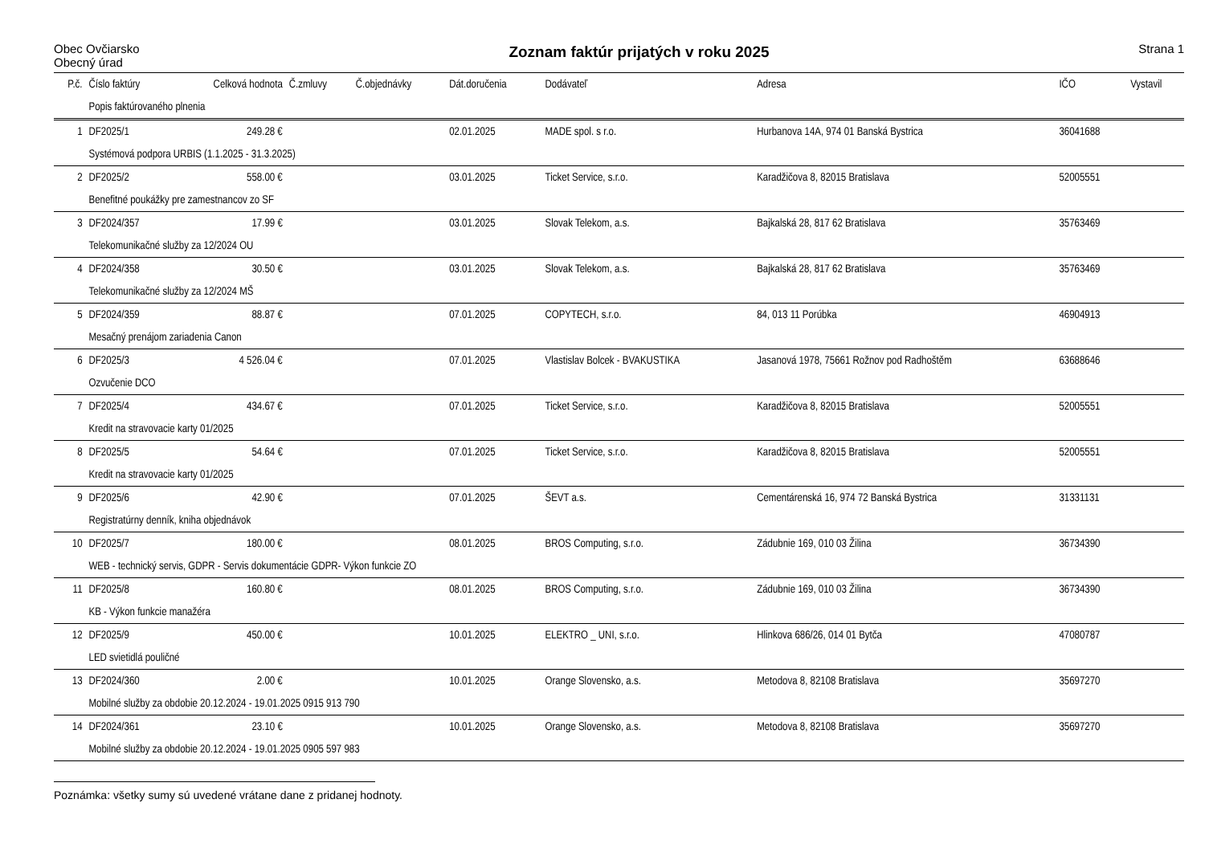Obec Ovčiarsko
Obecný úrad
Zoznam faktúr prijatých v roku 2025
Strana 1
| P.č. | Číslo faktúry | Celková hodnota | Č.zmluvy | Č.objednávky | Dát.doručenia | Dodávateľ | Adresa | IČO | Vystavil |
| --- | --- | --- | --- | --- | --- | --- | --- | --- | --- |
| | Popis faktúrovaného plnenia | | | | | | | | |
| 1 | DF2025/1 | 249.28 € | | | 02.01.2025 | MADE spol. s r.o. | Hurbanova 14A, 974 01 Banská Bystrica | 36041688 | |
| | Systémová podpora URBIS (1.1.2025 - 31.3.2025) | | | | | | | | |
| 2 | DF2025/2 | 558.00 € | | | 03.01.2025 | Ticket Service, s.r.o. | Karadžičova 8, 82015 Bratislava | 52005551 | |
| | Benefitné poukážky pre zamestnancov zo SF | | | | | | | | |
| 3 | DF2024/357 | 17.99 € | | | 03.01.2025 | Slovak Telekom, a.s. | Bajkalská 28, 817 62 Bratislava | 35763469 | |
| | Telekomunikačné služby za 12/2024 OU | | | | | | | | |
| 4 | DF2024/358 | 30.50 € | | | 03.01.2025 | Slovak Telekom, a.s. | Bajkalská 28, 817 62 Bratislava | 35763469 | |
| | Telekomunikačné služby za 12/2024 MŠ | | | | | | | | |
| 5 | DF2024/359 | 88.87 € | | | 07.01.2025 | COPYTECH, s.r.o. | 84, 013 11 Porúbka | 46904913 | |
| | Mesačný prenájom zariadenia Canon | | | | | | | | |
| 6 | DF2025/3 | 4 526.04 € | | | 07.01.2025 | Vlastislav Bolcek - BVAKUSTIKA | Jasanová 1978, 75661 Rožnov pod Radhoštěm | 63688646 | |
| | Ozvučenie DCO | | | | | | | | |
| 7 | DF2025/4 | 434.67 € | | | 07.01.2025 | Ticket Service, s.r.o. | Karadžičova 8, 82015 Bratislava | 52005551 | |
| | Kredit na stravovacie karty 01/2025 | | | | | | | | |
| 8 | DF2025/5 | 54.64 € | | | 07.01.2025 | Ticket Service, s.r.o. | Karadžičova 8, 82015 Bratislava | 52005551 | |
| | Kredit na stravovacie karty 01/2025 | | | | | | | | |
| 9 | DF2025/6 | 42.90 € | | | 07.01.2025 | ŠEVT a.s. | Cementárenská 16, 974 72 Banská Bystrica | 31331131 | |
| | Registratúrny denník, kniha objednávok | | | | | | | | |
| 10 | DF2025/7 | 180.00 € | | | 08.01.2025 | BROS Computing, s.r.o. | Zádubnie 169, 010 03 Žilina | 36734390 | |
| | WEB - technický servis, GDPR - Servis dokumentácie GDPR- Výkon funkcie ZO | | | | | | | | |
| 11 | DF2025/8 | 160.80 € | | | 08.01.2025 | BROS Computing, s.r.o. | Zádubnie 169, 010 03 Žilina | 36734390 | |
| | KB - Výkon funkcie manažéra | | | | | | | | |
| 12 | DF2025/9 | 450.00 € | | | 10.01.2025 | ELEKTRO _ UNI, s.r.o. | Hlinkova 686/26, 014 01 Bytča | 47080787 | |
| | LED svietidlá pouličné | | | | | | | | |
| 13 | DF2024/360 | 2.00 € | | | 10.01.2025 | Orange Slovensko, a.s. | Metodova 8, 82108 Bratislava | 35697270 | |
| | Mobilné služby za obdobie 20.12.2024 - 19.01.2025 0915 913 790 | | | | | | | | |
| 14 | DF2024/361 | 23.10 € | | | 10.01.2025 | Orange Slovensko, a.s. | Metodova 8, 82108 Bratislava | 35697270 | |
| | Mobilné služby za obdobie 20.12.2024 - 19.01.2025 0905 597 983 | | | | | | | | |
Poznámka: všetky sumy sú uvedené vrátane dane z pridanej hodnoty.